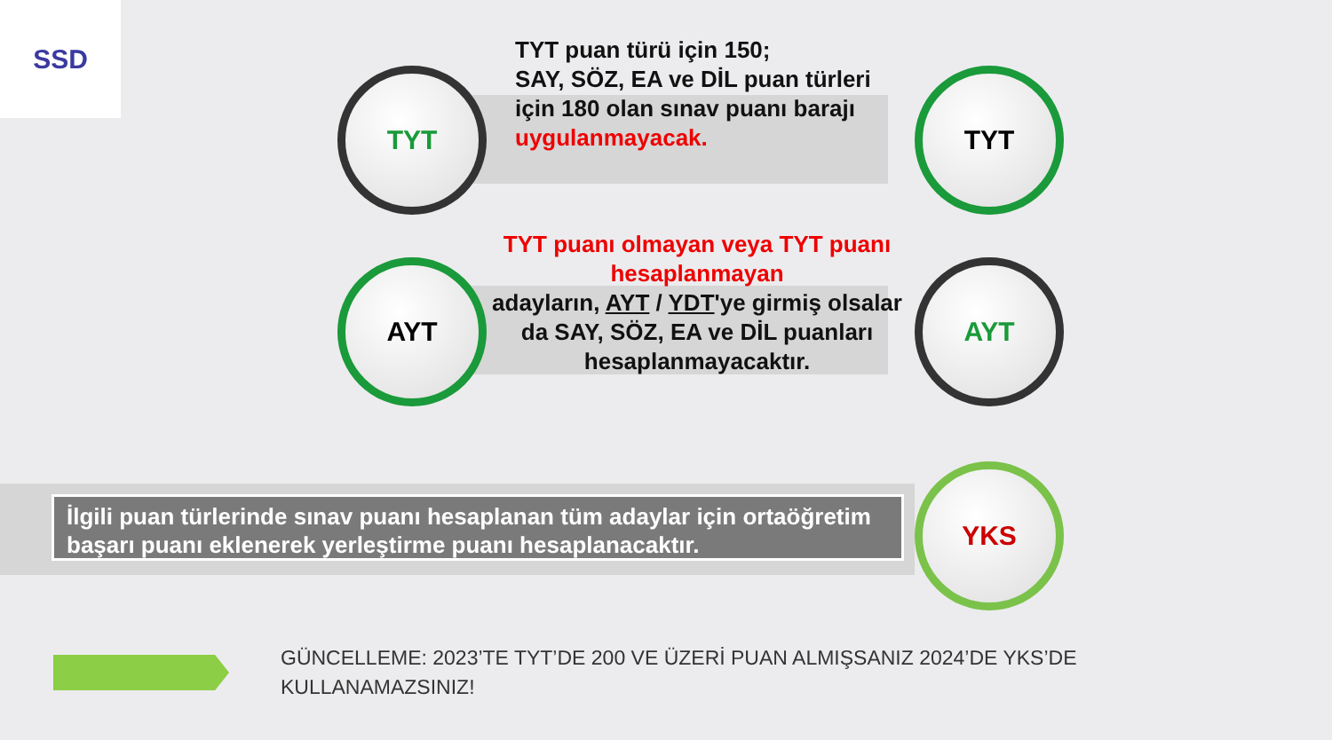SSD
TYT
TYT puan türü için 150;
SAY, SÖZ, EA ve DİL puan türleri için 180 olan sınav puanı barajı uygulanmayacak.
TYT
AYT
TYT puanı olmayan veya TYT puanı hesaplanmayan
adayların, AYT / YDT'ye girmiş olsalar da SAY, SÖZ, EA ve DİL puanları hesaplanmayacaktır.
AYT
İlgili puan türlerinde sınav puanı hesaplanan tüm adaylar için ortaöğretim başarı puanı eklenerek yerleştirme puanı hesaplanacaktır.
YKS
GÜNCELLEME: 2023’TE TYT’DE 200 VE ÜZERİ PUAN ALMIŞSANIZ 2024’DE YKS’DE KULLANAMAZSINIZ!